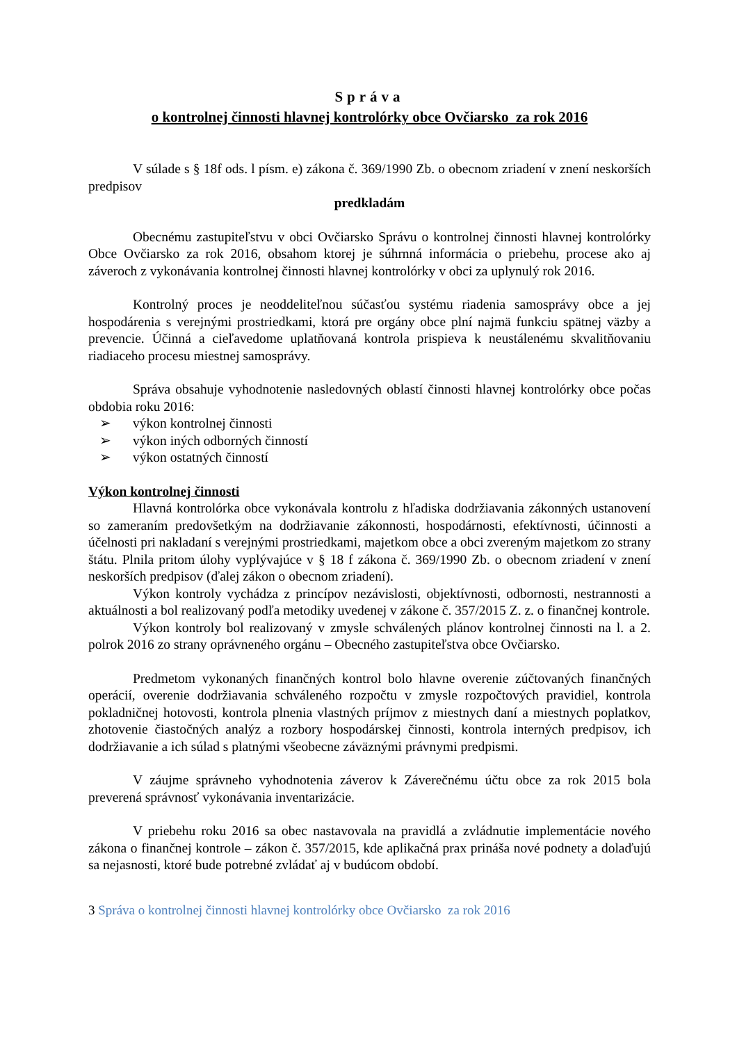Správa
o kontrolnej činnosti hlavnej kontrolórky obce Ovčiarsko za rok 2016
V súlade s § 18f ods. l písm. e) zákona č. 369/1990 Zb. o obecnom zriadení v znení neskorších predpisov
predkladám
Obecnému zastupiteľstvu v obci Ovčiarsko Správu o kontrolnej činnosti hlavnej kontrolórky Obce Ovčiarsko za rok 2016, obsahom ktorej je súhrnná informácia o priebehu, procese ako aj záveroch z vykonávania kontrolnej činnosti hlavnej kontrolórky v obci za uplynulý rok 2016.
Kontrolný proces je neoddeliteľnou súčasťou systému riadenia samosprávy obce a jej hospodárenia s verejnými prostriedkami, ktorá pre orgány obce plní najmä funkciu spätnej väzby a prevencie. Účinná a cieľavedome uplatňovaná kontrola prispieva k neustálenému skvalitňovaniu riadiaceho procesu miestnej samosprávy.
Správa obsahuje vyhodnotenie nasledovných oblastí činnosti hlavnej kontrolórky obce počas obdobia roku 2016:
➢ výkon kontrolnej činnosti
➢ výkon iných odborných činností
➢ výkon ostatných činností
Výkon kontrolnej činnosti
Hlavná kontrolórka obce vykonávala kontrolu z hľadiska dodržiavania zákonných ustanovení so zameraním predovšetkým na dodržiavanie zákonnosti, hospodárnosti, efektívnosti, účinnosti a účelnosti pri nakladaní s verejnými prostriedkami, majetkom obce a obci zvereným majetkom zo strany štátu. Plnila pritom úlohy vyplývajúce v § 18 f zákona č. 369/1990 Zb. o obecnom zriadení v znení neskorších predpisov (ďalej zákon o obecnom zriadení).
Výkon kontroly vychádza z princípov nezávislosti, objektívnosti, odbornosti, nestrannosti a aktuálnosti a bol realizovaný podľa metodiky uvedenej v zákone č. 357/2015 Z. z. o finančnej kontrole.
Výkon kontroly bol realizovaný v zmysle schválených plánov kontrolnej činnosti na l. a 2. polrok 2016 zo strany oprávneného orgánu – Obecného zastupiteľstva obce Ovčiarsko.
Predmetom vykonaných finančných kontrol bolo hlavne overenie zúčtovaných finančných operácií, overenie dodržiavania schváleného rozpočtu v zmysle rozpočtových pravidiel, kontrola pokladničnej hotovosti, kontrola plnenia vlastných príjmov z miestnych daní a miestnych poplatkov, zhotovenie čiastočných analýz a rozbory hospodárskej činnosti, kontrola interných predpisov, ich dodržiavanie a ich súlad s platnými všeobecne záväznými právnymi predpismi.
V záujme správneho vyhodnotenia záverov k Záverečnému účtu obce za rok 2015 bola preverená správnosť vykonávania inventarizácie.
V priebehu roku 2016 sa obec nastavovala na pravidlá a zvládnutie implementácie nového zákona o finančnej kontrole – zákon č. 357/2015, kde aplikačná prax prináša nové podnety a dolaďujú sa nejasnosti, ktoré bude potrebné zvládať aj v budúcom období.
3 Správa o kontrolnej činnosti hlavnej kontrolórky obce Ovčiarsko za rok 2016